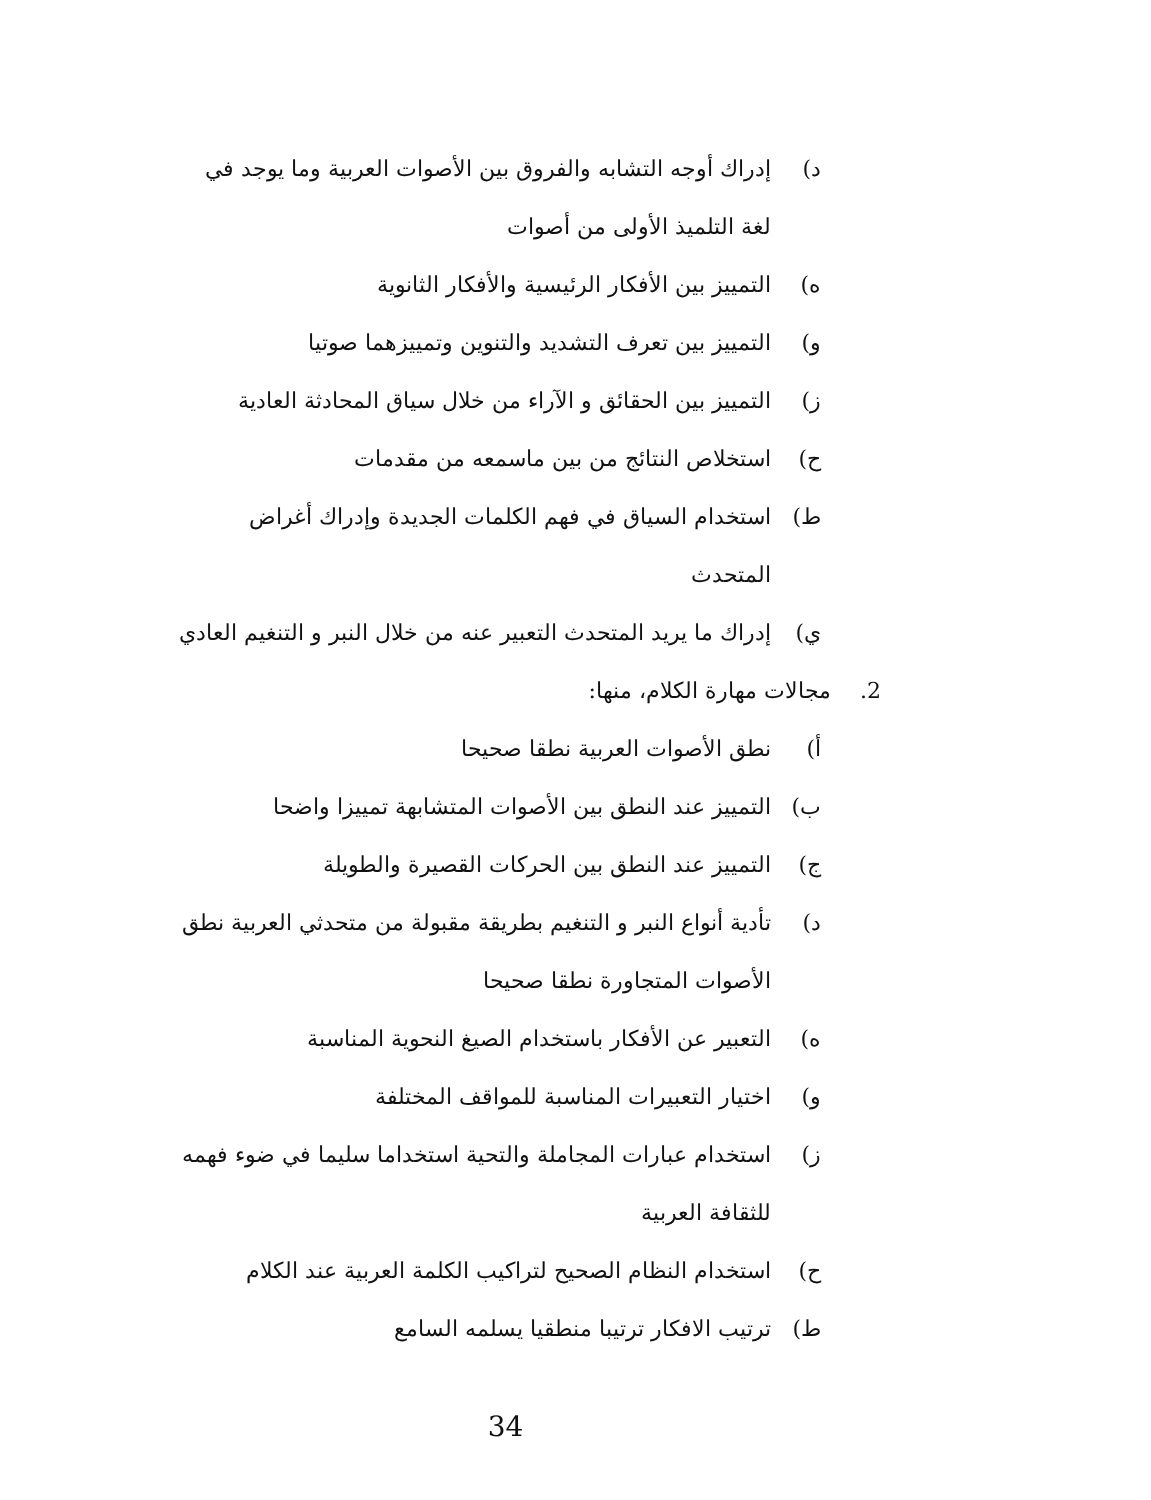د) إدراك أوجه التشابه والفروق بين الأصوات العربية وما يوجد في لغة التلميذ الأولى من أصوات
ه) التمييز بين الأفكار الرئيسية والأفكار الثانوية
و) التمييز بين تعرف التشديد والتنوين وتمييزهما صوتيا
ز) التمييز بين الحقائق و الآراء من خلال سياق المحادثة العادية
ح) استخلاص النتائج من بين ماسمعه من مقدمات
ط) استخدام السياق في فهم الكلمات الجديدة وإدراك أغراض المتحدث
ي) إدراك ما يريد المتحدث التعبير عنه من خلال النبر و التنغيم العادي
2. مجالات مهارة الكلام، منها:
أ) نطق الأصوات العربية نطقا صحيحا
ب) التمييز عند النطق بين الأصوات المتشابهة تمييزا واضحا
ج) التمييز عند النطق بين الحركات القصيرة والطويلة
د) تأدية أنواع النبر و التنغيم بطريقة مقبولة من متحدثي العربية نطق الأصوات المتجاورة نطقا صحيحا
ه) التعبير عن الأفكار باستخدام الصيغ النحوية المناسبة
و) اختيار التعبيرات المناسبة للمواقف المختلفة
ز) استخدام عبارات المجاملة والتحية استخداما سليما في ضوء فهمه للثقافة العربية
ح) استخدام النظام الصحيح لتراكيب الكلمة العربية عند الكلام
ط) ترتيب الافكار ترتيبا منطقيا يسلمه السامع
34